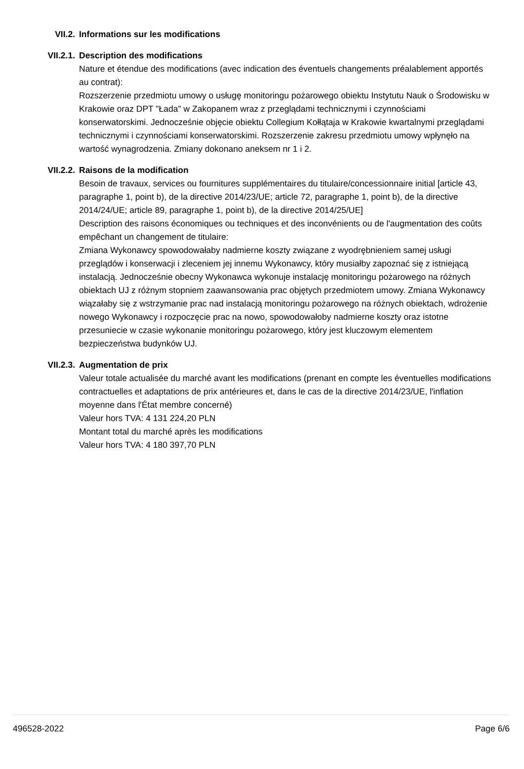VII.2. Informations sur les modifications
VII.2.1. Description des modifications
Nature et étendue des modifications (avec indication des éventuels changements préalablement apportés au contrat):
Rozszerzenie przedmiotu umowy o usługę monitoringu pożarowego obiektu Instytutu Nauk o Środowisku w Krakowie oraz DPT "Łada" w Zakopanem wraz z przeglądami technicznymi i czynnościami konserwatorskimi. Jednocześnie objęcie obiektu Collegium Kołłątaja w Krakowie kwartalnymi przeglądami technicznymi i czynnościami konserwatorskimi. Rozszerzenie zakresu przedmiotu umowy wpłynęło na wartość wynagrodzenia. Zmiany dokonano aneksem nr 1 i 2.
VII.2.2. Raisons de la modification
Besoin de travaux, services ou fournitures supplémentaires du titulaire/concessionnaire initial [article 43, paragraphe 1, point b), de la directive 2014/23/UE; article 72, paragraphe 1, point b), de la directive 2014/24/UE; article 89, paragraphe 1, point b), de la directive 2014/25/UE]
Description des raisons économiques ou techniques et des inconvénients ou de l'augmentation des coûts empêchant un changement de titulaire:
Zmiana Wykonawcy spowodowałaby nadmierne koszty związane z wyodrębnieniem samej usługi przeglądów i konserwacji i zleceniem jej innemu Wykonawcy, który musiałby zapoznać się z istniejącą instalacją. Jednocześnie obecny Wykonawca wykonuje instalację monitoringu pożarowego na różnych obiektach UJ z różnym stopniem zaawansowania prac objętych przedmiotem umowy. Zmiana Wykonawcy wiązałaby się z wstrzymanie prac nad instalacją monitoringu pożarowego na różnych obiektach, wdrożenie nowego Wykonawcy i rozpoczęcie prac na nowo, spowodowałoby nadmierne koszty oraz istotne przesuniecie w czasie wykonanie monitoringu pożarowego, który jest kluczowym elementem bezpieczeństwa budynków UJ.
VII.2.3. Augmentation de prix
Valeur totale actualisée du marché avant les modifications (prenant en compte les éventuelles modifications contractuelles et adaptations de prix antérieures et, dans le cas de la directive 2014/23/UE, l'inflation moyenne dans l'État membre concerné)
Valeur hors TVA: 4 131 224,20 PLN
Montant total du marché après les modifications
Valeur hors TVA: 4 180 397,70 PLN
496528-2022 Page 6/6